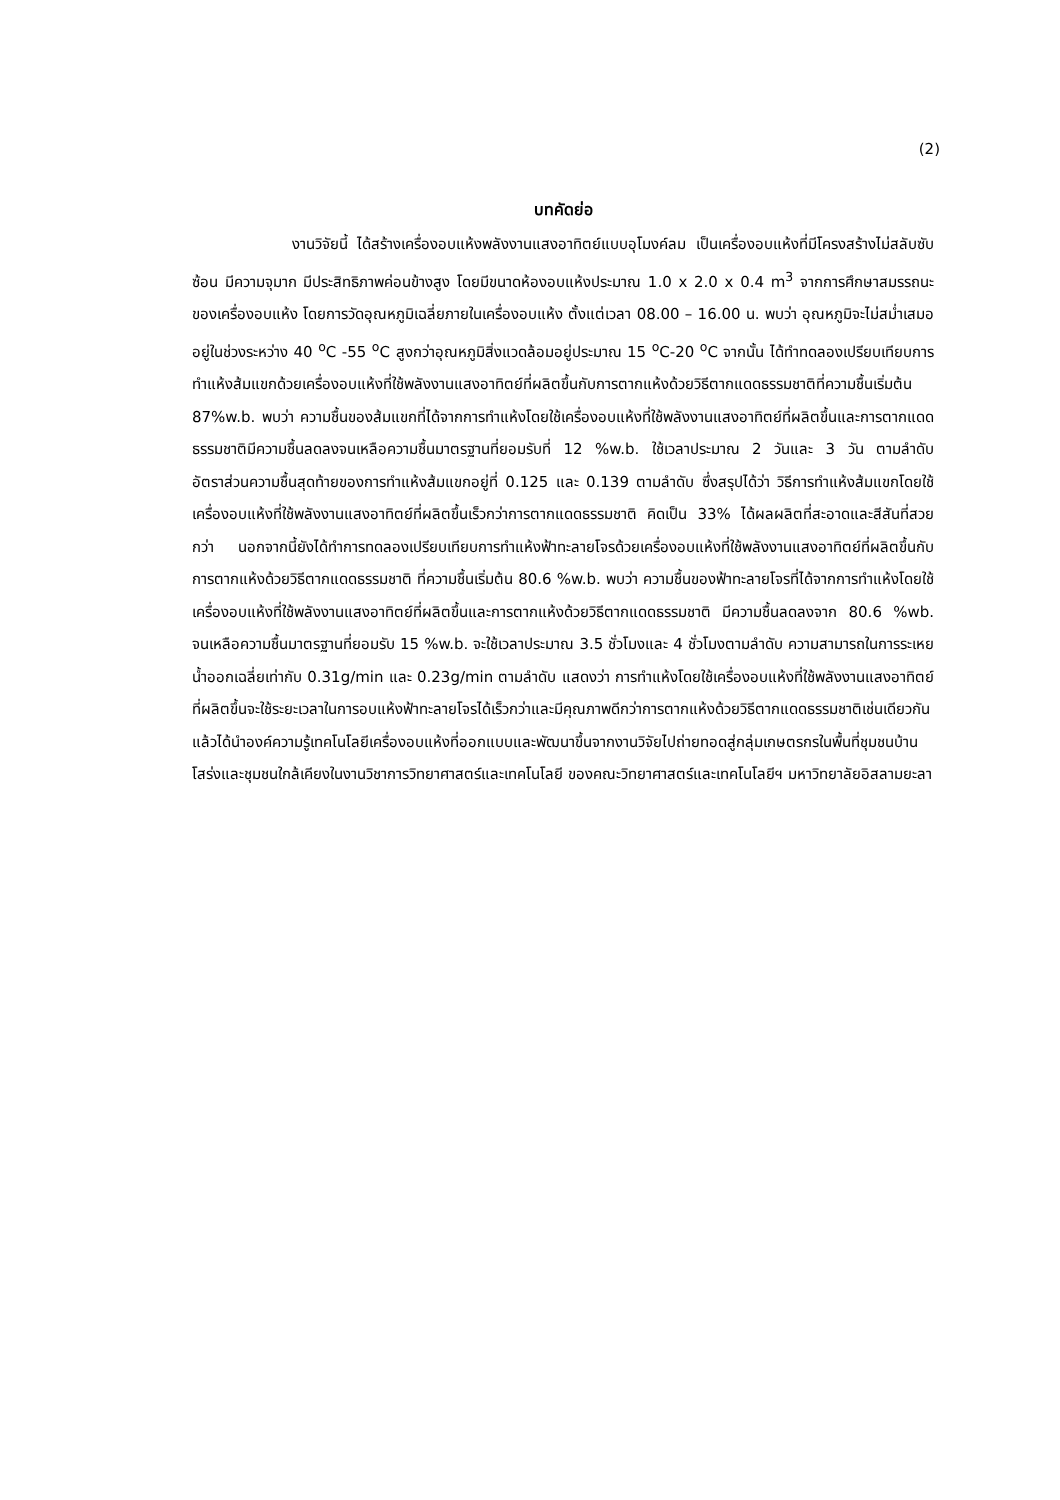(2)
บทคัดย่อ
งานวิจัยนี้ ได้สร้างเครื่องอบแห้งพลังงานแสงอาทิตย์แบบอุโมงค์ลม เป็นเครื่องอบแห้งที่มีโครงสร้างไม่สลับซับซ้อน มีความจุมาก มีประสิทธิภาพค่อนข้างสูง โดยมีขนาดห้องอบแห้งประมาณ 1.0 x 2.0 x 0.4 m<sup>3</sup> จากการศึกษาสมรรถนะของเครื่องอบแห้ง โดยการวัดอุณหภูมิเฉลี่ยภายในเครื่องอบแห้ง ตั้งแต่เวลา 08.00 – 16.00 น. พบว่า อุณหภูมิจะไม่สม่ำเสมออยู่ในช่วงระหว่าง 40 <sup>o</sup>C -55 <sup>o</sup>C สูงกว่าอุณหภูมิสิ่งแวดล้อมอยู่ประมาณ 15 <sup>o</sup>C-20 <sup>o</sup>C จากนั้น ได้ทำทดลองเปรียบเทียบการทำแห้งส้มแขกด้วยเครื่องอบแห้งที่ใช้พลังงานแสงอาทิตย์ที่ผลิตขึ้นกับการตากแห้งด้วยวิธีตากแดดธรรมชาติที่ความชื้นเริ่มต้น 87%w.b. พบว่า ความชื้นของส้มแขกที่ได้จากการทำแห้งโดยใช้เครื่องอบแห้งที่ใช้พลังงานแสงอาทิตย์ที่ผลิตขึ้นและการตากแดดธรรมชาติมีความชื้นลดลงจนเหลือความชื้นมาตรฐานที่ยอมรับที่ 12 %w.b. ใช้เวลาประมาณ 2 วันและ 3 วัน ตามลำดับ อัตราส่วนความชื้นสุดท้ายของการทำแห้งส้มแขกอยู่ที่ 0.125 และ 0.139 ตามลำดับ ซึ่งสรุปได้ว่า วิธีการทำแห้งส้มแขกโดยใช้เครื่องอบแห้งที่ใช้พลังงานแสงอาทิตย์ที่ผลิตขึ้นเร็วกว่าการตากแดดธรรมชาติ คิดเป็น 33% ได้ผลผลิตที่สะอาดและสีสันที่สวยกว่า นอกจากนี้ยังได้ทำการทดลองเปรียบเทียบการทำแห้งฟ้าทะลายโจรด้วยเครื่องอบแห้งที่ใช้พลังงานแสงอาทิตย์ที่ผลิตขึ้นกับการตากแห้งด้วยวิธีตากแดดธรรมชาติ ที่ความชื้นเริ่มต้น 80.6 %w.b. พบว่า ความชื้นของฟ้าทะลายโจรที่ได้จากการทำแห้งโดยใช้เครื่องอบแห้งที่ใช้พลังงานแสงอาทิตย์ที่ผลิตขึ้นและการตากแห้งด้วยวิธีตากแดดธรรมชาติ มีความชื้นลดลงจาก 80.6 %wb. จนเหลือความชื้นมาตรฐานที่ยอมรับ 15 %w.b. จะใช้เวลาประมาณ 3.5 ชั่วโมงและ 4 ชั่วโมงตามลำดับ ความสามารถในการระเหยน้ำออกเฉลี่ยเท่ากับ 0.31g/min และ 0.23g/min ตามลำดับ แสดงว่า การทำแห้งโดยใช้เครื่องอบแห้งที่ใช้พลังงานแสงอาทิตย์ที่ผลิตขึ้นจะใช้ระยะเวลาในการอบแห้งฟ้าทะลายโจรได้เร็วกว่าและมีคุณภาพดีกว่าการตากแห้งด้วยวิธีตากแดดธรรมชาติเช่นเดียวกัน แล้วได้นำองค์ความรู้เทคโนโลยีเครื่องอบแห้งที่ออกแบบและพัฒนาขึ้นจากงานวิจัยไปถ่ายทอดสู่กลุ่มเกษตรกรในพื้นที่ชุมชนบ้านโสร่งและชุมชนใกล้เคียงในงานวิชาการวิทยาศาสตร์และเทคโนโลยี ของคณะวิทยาศาสตร์และเทคโนโลยีฯ มหาวิทยาลัยอิสลามยะลา